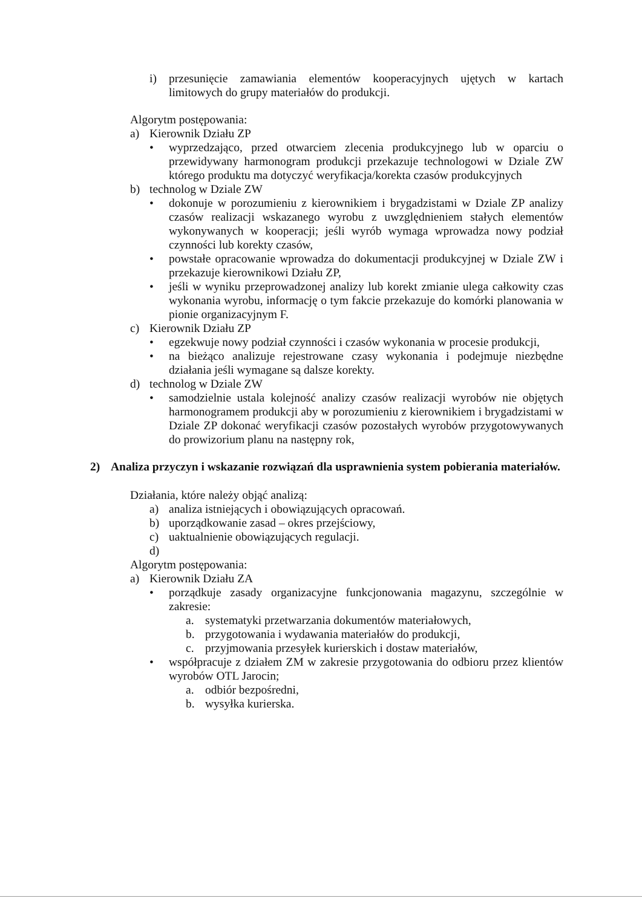i) przesunięcie zamawiania elementów kooperacyjnych ujętych w kartach limitowych do grupy materiałów do produkcji.
Algorytm postępowania:
a) Kierownik Działu ZP
• wyprzedzająco, przed otwarciem zlecenia produkcyjnego lub w oparciu o przewidywany harmonogram produkcji przekazuje technologowi w Dziale ZW którego produktu ma dotyczyć weryfikacja/korekta czasów produkcyjnych
b) technolog w Dziale ZW
• dokonuje w porozumieniu z kierownikiem i brygadzistami w Dziale ZP analizy czasów realizacji wskazanego wyrobu z uwzględnieniem stałych elementów wykonywanych w kooperacji; jeśli wyrób wymaga wprowadza nowy podział czynności lub korekty czasów,
• powstałe opracowanie wprowadza do dokumentacji produkcyjnej w Dziale ZW i przekazuje kierownikowi Działu ZP,
• jeśli w wyniku przeprowadzonej analizy lub korekt zmianie ulega całkowity czas wykonania wyrobu, informację o tym fakcie przekazuje do komórki planowania w pionie organizacyjnym F.
c) Kierownik Działu ZP
• egzekwuje nowy podział czynności i czasów wykonania w procesie produkcji,
• na bieżąco analizuje rejestrowane czasy wykonania i podejmuje niezbędne działania jeśli wymagane są dalsze korekty.
d) technolog w Dziale ZW
• samodzielnie ustala kolejność analizy czasów realizacji wyrobów nie objętych harmonogramem produkcji aby w porozumieniu z kierownikiem i brygadzistami w Dziale ZP dokonać weryfikacji czasów pozostałych wyrobów przygotowywanych do prowizorium planu na następny rok,
2) Analiza przyczyn i wskazanie rozwiązań dla usprawnienia system pobierania materiałów.
Działania, które należy objąć analizą:
a) analiza istniejących i obowiązujących opracowań.
b) uporządkowanie zasad – okres przejściowy,
c) uaktualnienie obowiązujących regulacji.
d)
Algorytm postępowania:
a) Kierownik Działu ZA
• porządkuje zasady organizacyjne funkcjonowania magazynu, szczególnie w zakresie:
a. systematyki przetwarzania dokumentów materiałowych,
b. przygotowania i wydawania materiałów do produkcji,
c. przyjmowania przesyłek kurierskich i dostaw materiałów,
• współpracuje z działem ZM w zakresie przygotowania do odbioru przez klientów wyrobów OTL Jarocin;
a. odbiór bezpośredni,
b. wysyłka kurierska.